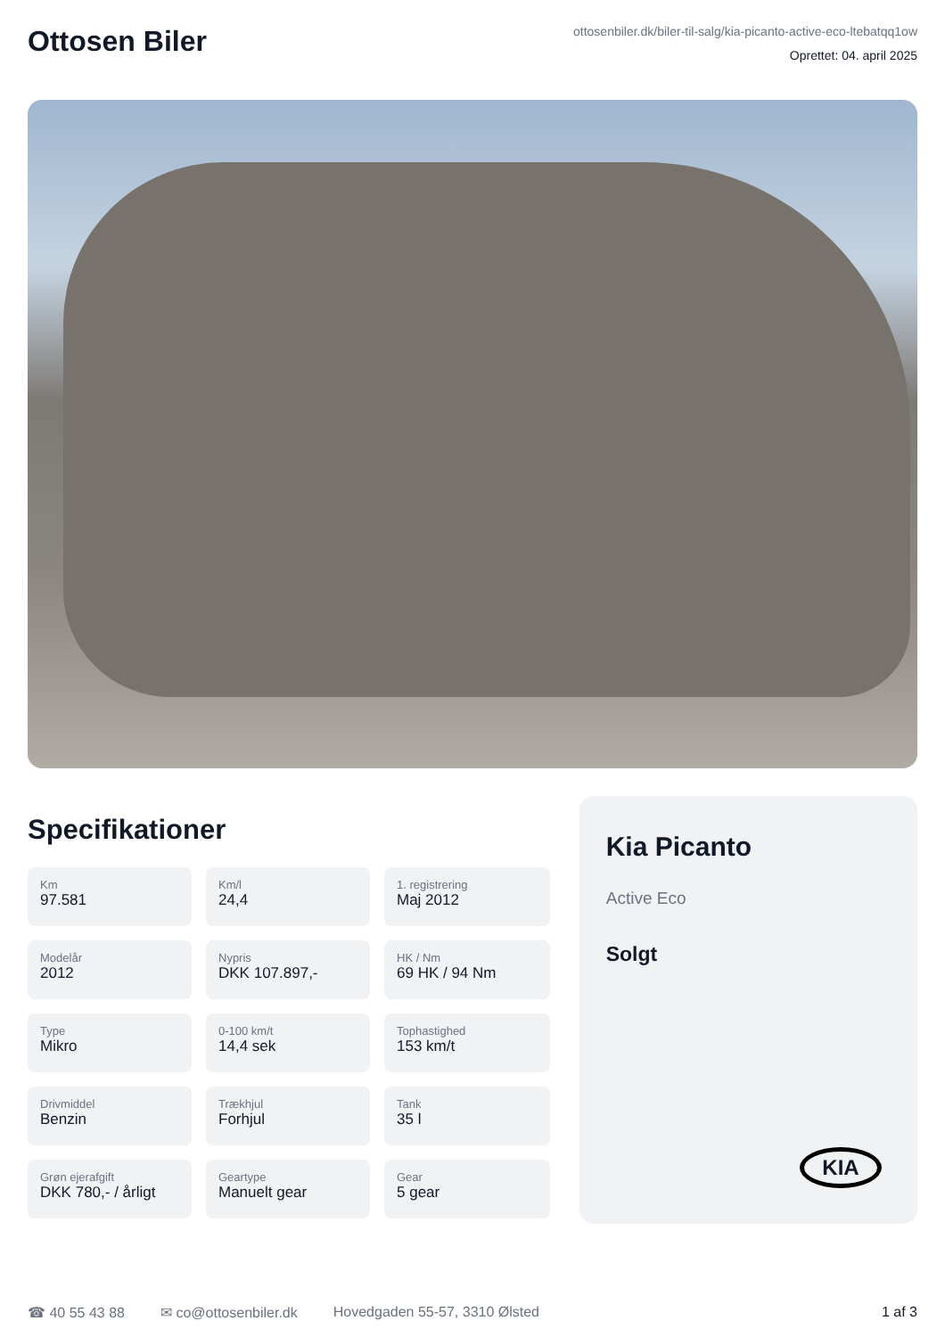Ottosen Biler
ottosenbiler.dk/biler-til-salg/kia-picanto-active-eco-ltebatqq1ow
Oprettet: 04. april 2025
Specifikationer
Km
97.581
Km/l
24,4
1. registrering
Maj 2012
Modelår
2012
Nypris
DKK 107.897,-
HK / Nm
69 HK / 94 Nm
Type
Mikro
0-100 km/t
14,4 sek
Tophastighed
153 km/t
Drivmiddel
Benzin
Trækhjul
Forhjul
Tank
35 l
Grøn ejerafgift
DKK 780,- / årligt
Geartype
Manuelt gear
Gear
5 gear
Kia Picanto
Active Eco
Solgt
KIA
☎ 40 55 43 88 ✉ co@ottosenbiler.dk Hovedgaden 55-57, 3310 Ølsted 1 af 3